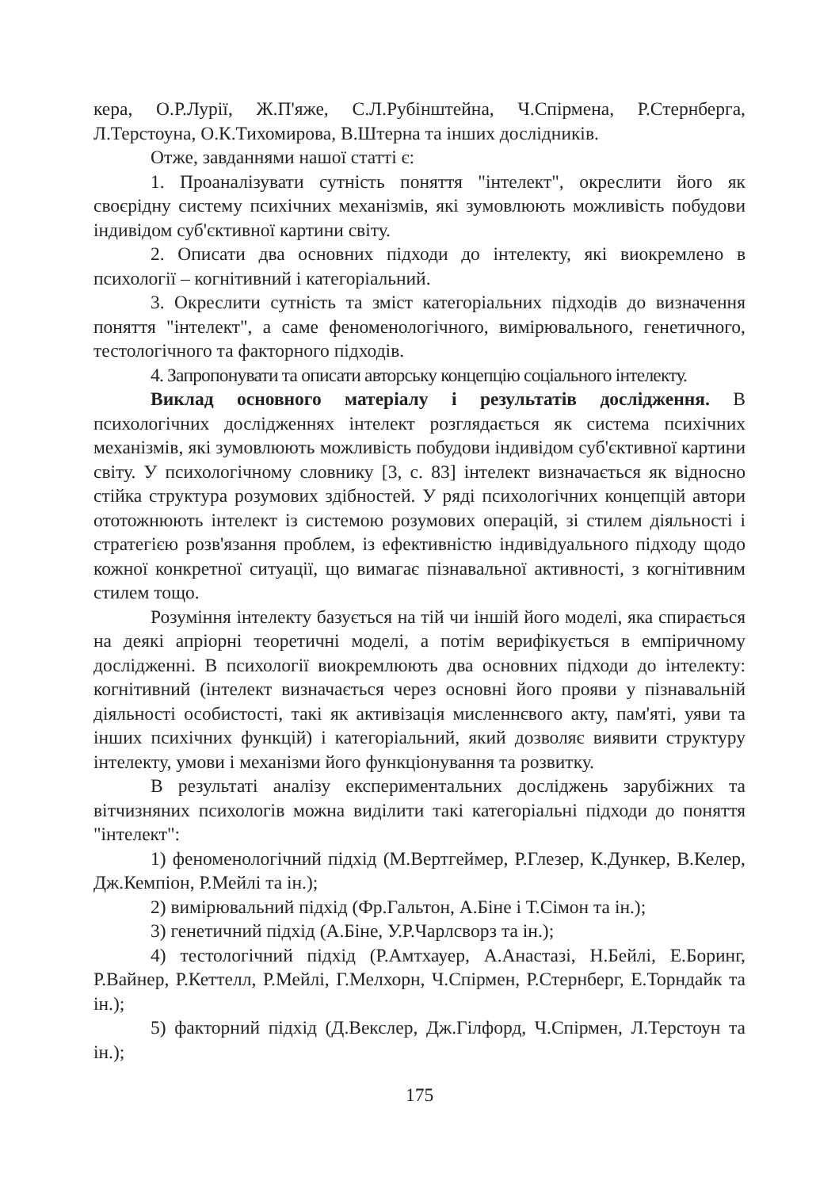кера, О.Р.Лурії, Ж.П'яже, С.Л.Рубінштейна, Ч.Спірмена, Р.Стернберга, Л.Терстоуна, О.К.Тихомирова, В.Штерна та інших дослідників.
Отже, завданнями нашої статті є:
1. Проаналізувати сутність поняття "інтелект", окреслити його як своєрідну систему психічних механізмів, які зумовлюють можливість побудови індивідом суб'єктивної картини світу.
2. Описати два основних підходи до інтелекту, які виокремлено в психології – когнітивний і категоріальний.
3. Окреслити сутність та зміст категоріальних підходів до визначення поняття "інтелект", а саме феноменологічного, вимірювального, генетичного, тестологічного та факторного підходів.
4. Запропонувати та описати авторську концепцію соціального інтелекту.
Виклад основного матеріалу і результатів дослідження. В психологічних дослідженнях інтелект розглядається як система психічних механізмів, які зумовлюють можливість побудови індивідом суб'єктивної картини світу. У психологічному словнику [3, с. 83] інтелект визначається як відносно стійка структура розумових здібностей. У ряді психологічних концепцій автори ототожнюють інтелект із системою розумових операцій, зі стилем діяльності і стратегією розв'язання проблем, із ефективністю індивідуального підходу щодо кожної конкретної ситуації, що вимагає пізнавальної активності, з когнітивним стилем тощо.
Розуміння інтелекту базується на тій чи іншій його моделі, яка спирається на деякі апріорні теоретичні моделі, а потім верифікується в емпіричному дослідженні. В психології виокремлюють два основних підходи до інтелекту: когнітивний (інтелект визначається через основні його прояви у пізнавальній діяльності особистості, такі як активізація мисленнєвого акту, пам'яті, уяви та інших психічних функцій) і категоріальний, який дозволяє виявити структуру інтелекту, умови і механізми його функціонування та розвитку.
В результаті аналізу експериментальних досліджень зарубіжних та вітчизняних психологів можна виділити такі категоріальні підходи до поняття "інтелект":
1) феноменологічний підхід (М.Вертгеймер, Р.Глезер, К.Дункер, В.Келер, Дж.Кемпіон, Р.Мейлі та ін.);
2) вимірювальний підхід (Фр.Гальтон, А.Біне і Т.Сімон та ін.);
3) генетичний підхід (А.Біне, У.Р.Чарлсворз та ін.);
4) тестологічний підхід (Р.Амтхауер, А.Анастазі, Н.Бейлі, Е.Боринг, Р.Вайнер, Р.Кеттелл, Р.Мейлі, Г.Мелхорн, Ч.Спірмен, Р.Стернберг, Е.Торндайк та ін.);
5) факторний підхід (Д.Векслер, Дж.Гілфорд, Ч.Спірмен, Л.Терстоун та ін.);
175